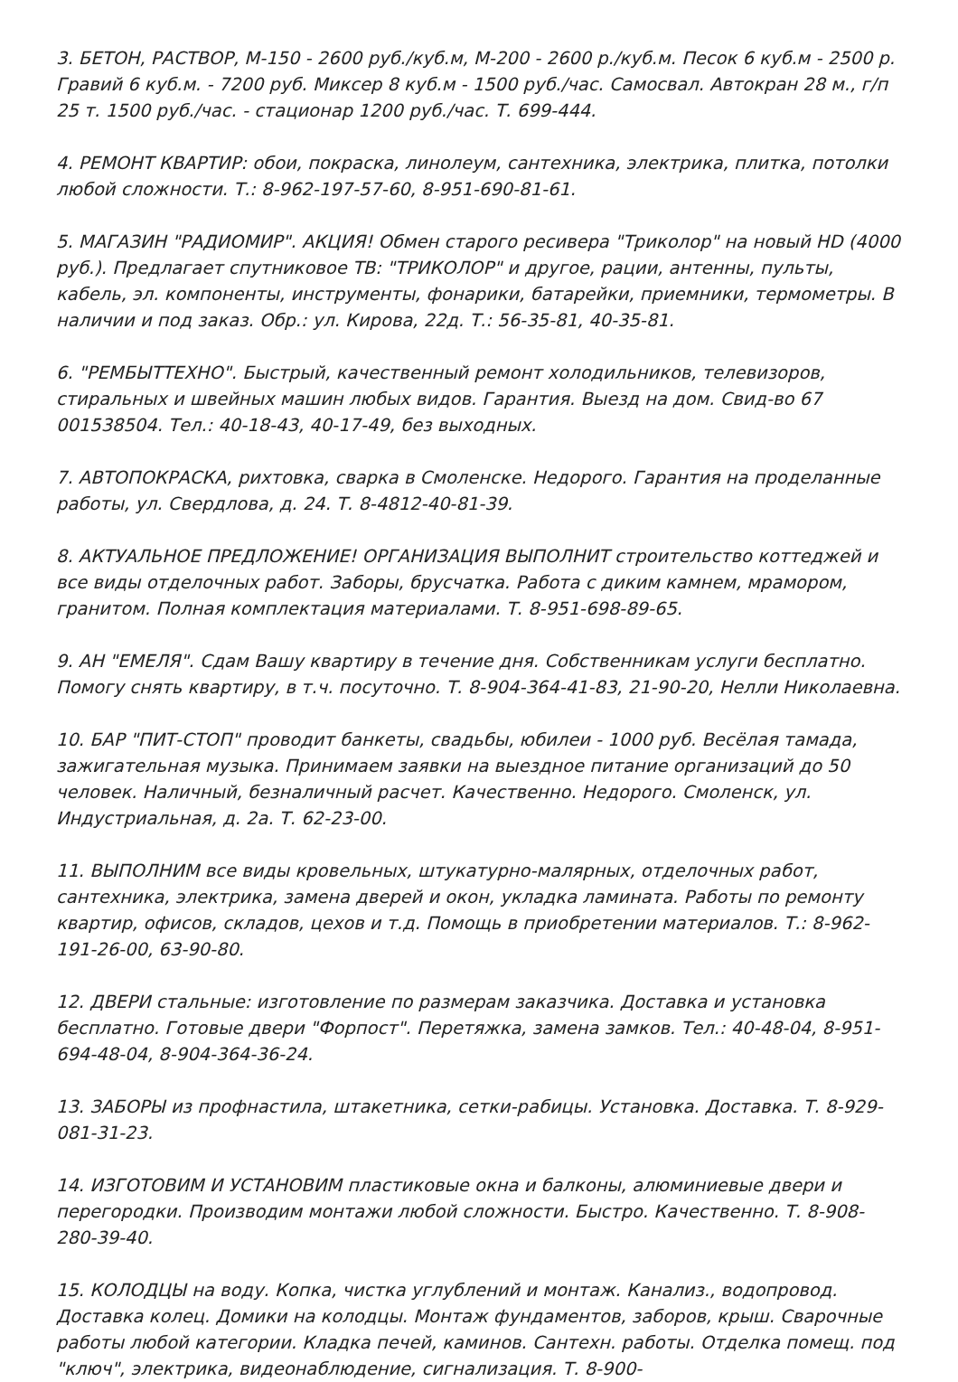3. БЕТОН, РАСТВОР, М-150 - 2600 руб./куб.м, М-200 - 2600 р./куб.м. Песок 6 куб.м - 2500 р. Гравий 6 куб.м. - 7200 руб. Миксер 8 куб.м - 1500 руб./час. Самосвал. Автокран 28 м., г/п 25 т. 1500 руб./час. - стационар 1200 руб./час. Т. 699-444.
4. РЕМОНТ КВАРТИР: обои, покраска, линолеум, сантехника, электрика, плитка, потолки любой сложности. Т.: 8-962-197-57-60, 8-951-690-81-61.
5. МАГАЗИН "РАДИОМИР". АКЦИЯ! Обмен старого ресивера "Триколор" на новый HD (4000 руб.). Предлагает спутниковое ТВ: "ТРИКОЛОР" и другое, рации, антенны, пульты, кабель, эл. компоненты, инструменты, фонарики, батарейки, приемники, термометры. В наличии и под заказ. Обр.: ул. Кирова, 22д. Т.: 56-35-81, 40-35-81.
6. "РЕМБЫТТЕХНО". Быстрый, качественный ремонт холодильников, телевизоров, стиральных и швейных машин любых видов. Гарантия. Выезд на дом. Свид-во 67 001538504. Тел.: 40-18-43, 40-17-49, без выходных.
7. АВТОПОКРАСКА, рихтовка, сварка в Смоленске. Недорого. Гарантия на проделанные работы, ул. Свердлова, д. 24. Т. 8-4812-40-81-39.
8. АКТУАЛЬНОЕ ПРЕДЛОЖЕНИЕ! ОРГАНИЗАЦИЯ ВЫПОЛНИТ строительство коттеджей и все виды отделочных работ. Заборы, брусчатка. Работа с диким камнем, мрамором, гранитом. Полная комплектация материалами. Т. 8-951-698-89-65.
9. АН "ЕМЕЛЯ". Сдам Вашу квартиру в течение дня. Собственникам услуги бесплатно. Помогу снять квартиру, в т.ч. посуточно. Т. 8-904-364-41-83, 21-90-20, Нелли Николаевна.
10. БАР "ПИТ-СТОП" проводит банкеты, свадьбы, юбилеи - 1000 руб. Весёлая тамада, зажигательная музыка. Принимаем заявки на выездное питание организаций до 50 человек. Наличный, безналичный расчет. Качественно. Недорого. Смоленск, ул. Индустриальная, д. 2а. Т. 62-23-00.
11. ВЫПОЛНИМ все виды кровельных, штукатурно-малярных, отделочных работ, сантехника, электрика, замена дверей и окон, укладка ламината. Работы по ремонту квартир, офисов, складов, цехов и т.д. Помощь в приобретении материалов. Т.: 8-962-191-26-00, 63-90-80.
12. ДВЕРИ стальные: изготовление по размерам заказчика. Доставка и установка бесплатно. Готовые двери "Форпост". Перетяжка, замена замков. Тел.: 40-48-04, 8-951-694-48-04, 8-904-364-36-24.
13. ЗАБОРЫ из профнастила, штакетника, сетки-рабицы. Установка. Доставка. Т. 8-929-081-31-23.
14. ИЗГОТОВИМ И УСТАНОВИМ пластиковые окна и балконы, алюминиевые двери и перегородки. Производим монтажи любой сложности. Быстро. Качественно. Т. 8-908-280-39-40.
15. КОЛОДЦЫ на воду. Копка, чистка углублений и монтаж. Канализ., водопровод. Доставка колец. Домики на колодцы. Монтаж фундаментов, заборов, крыш. Сварочные работы любой категории. Кладка печей, каминов. Сантехн. работы. Отделка помещ. под "ключ", электрика, видеонаблюдение, сигнализация. Т. 8-900-